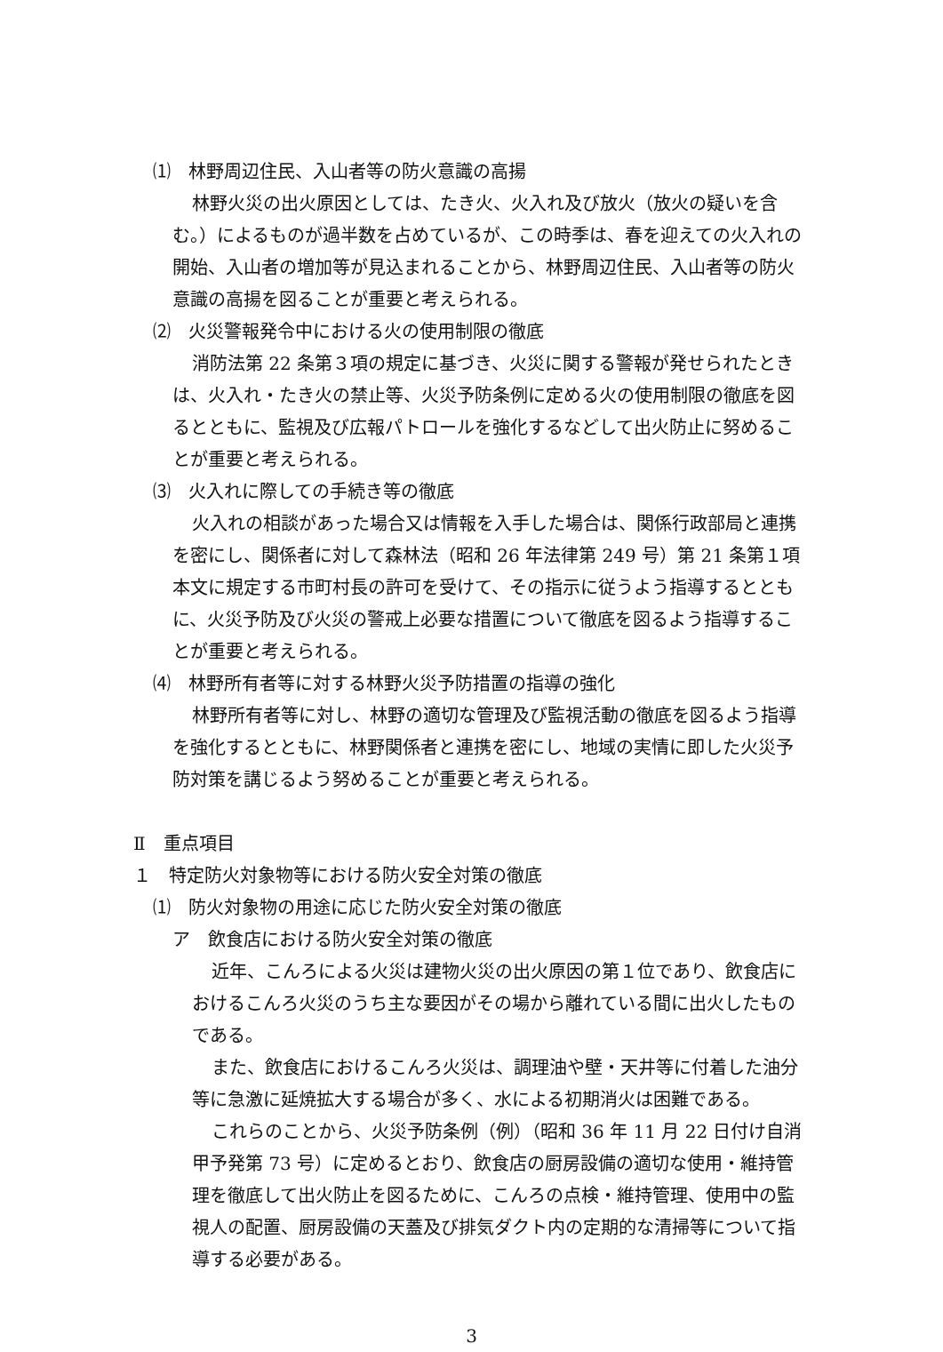⑴　林野周辺住民、入山者等の防火意識の高揚
林野火災の出火原因としては、たき火、火入れ及び放火（放火の疑いを含む。）によるものが過半数を占めているが、この時季は、春を迎えての火入れの開始、入山者の増加等が見込まれることから、林野周辺住民、入山者等の防火意識の高揚を図ることが重要と考えられる。
⑵　火災警報発令中における火の使用制限の徹底
消防法第 22 条第３項の規定に基づき、火災に関する警報が発せられたときは、火入れ・たき火の禁止等、火災予防条例に定める火の使用制限の徹底を図るとともに、監視及び広報パトロールを強化するなどして出火防止に努めることが重要と考えられる。
⑶　火入れに際しての手続き等の徹底
火入れの相談があった場合又は情報を入手した場合は、関係行政部局と連携を密にし、関係者に対して森林法（昭和 26 年法律第 249 号）第 21 条第１項本文に規定する市町村長の許可を受けて、その指示に従うよう指導するとともに、火災予防及び火災の警戒上必要な措置について徹底を図るよう指導することが重要と考えられる。
⑷　林野所有者等に対する林野火災予防措置の指導の強化
林野所有者等に対し、林野の適切な管理及び監視活動の徹底を図るよう指導を強化するとともに、林野関係者と連携を密にし、地域の実情に即した火災予防対策を講じるよう努めることが重要と考えられる。
Ⅱ　重点項目
１　特定防火対象物等における防火安全対策の徹底
⑴　防火対象物の用途に応じた防火安全対策の徹底
ア　飲食店における防火安全対策の徹底
近年、こんろによる火災は建物火災の出火原因の第１位であり、飲食店におけるこんろ火災のうち主な要因がその場から離れている間に出火したものである。
また、飲食店におけるこんろ火災は、調理油や壁・天井等に付着した油分等に急激に延焼拡大する場合が多く、水による初期消火は困難である。
これらのことから、火災予防条例（例）（昭和 36 年 11 月 22 日付け自消甲予発第 73 号）に定めるとおり、飲食店の厨房設備の適切な使用・維持管理を徹底して出火防止を図るために、こんろの点検・維持管理、使用中の監視人の配置、厨房設備の天蓋及び排気ダクト内の定期的な清掃等について指導する必要がある。
3